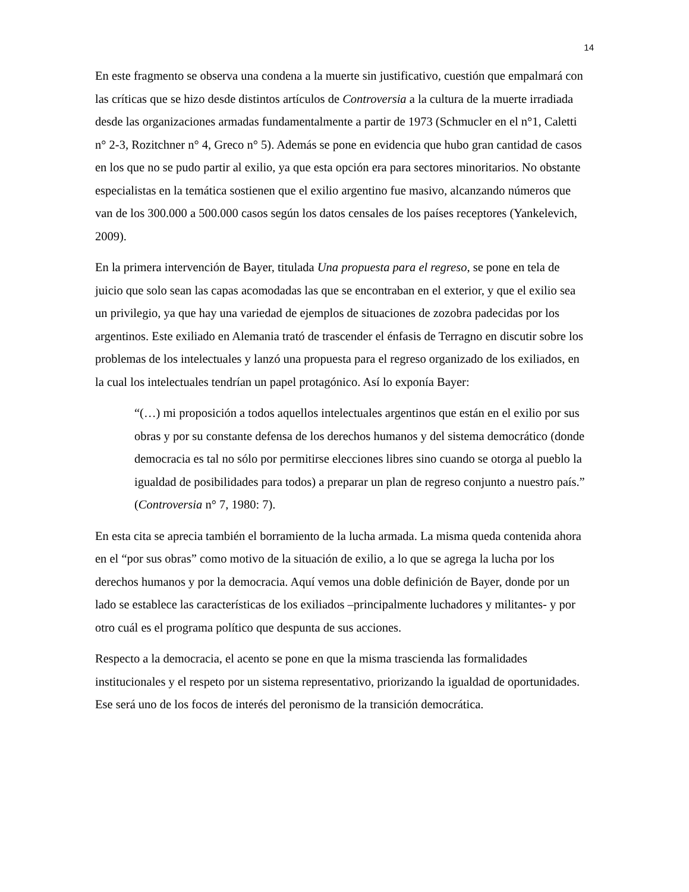14
En este fragmento se observa una condena a la muerte sin justificativo, cuestión que empalmará con las críticas que se hizo desde distintos artículos de Controversia a la cultura de la muerte irradiada desde las organizaciones armadas fundamentalmente a partir de 1973 (Schmucler en el n°1, Caletti n° 2-3, Rozitchner n° 4, Greco n° 5). Además se pone en evidencia que hubo gran cantidad de casos en los que no se pudo partir al exilio, ya que esta opción era para sectores minoritarios. No obstante especialistas en la temática sostienen que el exilio argentino fue masivo, alcanzando números que van de los 300.000 a 500.000 casos según los datos censales de los países receptores (Yankelevich, 2009).
En la primera intervención de Bayer, titulada Una propuesta para el regreso, se pone en tela de juicio que solo sean las capas acomodadas las que se encontraban en el exterior, y que el exilio sea un privilegio, ya que hay una variedad de ejemplos de situaciones de zozobra padecidas por los argentinos. Este exiliado en Alemania trató de trascender el énfasis de Terragno en discutir sobre los problemas de los intelectuales y lanzó una propuesta para el regreso organizado de los exiliados, en la cual los intelectuales tendrían un papel protagónico. Así lo exponía Bayer:
“(…) mi proposición a todos aquellos intelectuales argentinos que están en el exilio por sus obras y por su constante defensa de los derechos humanos y del sistema democrático (donde democracia es tal no sólo por permitirse elecciones libres sino cuando se otorga al pueblo la igualdad de posibilidades para todos) a preparar un plan de regreso conjunto a nuestro país.” (Controversia n° 7, 1980: 7).
En esta cita se aprecia también el borramiento de la lucha armada. La misma queda contenida ahora en el “por sus obras” como motivo de la situación de exilio, a lo que se agrega la lucha por los derechos humanos y por la democracia. Aquí vemos una doble definición de Bayer, donde por un lado se establece las características de los exiliados –principalmente luchadores y militantes- y por otro cuál es el programa político que despunta de sus acciones.
Respecto a la democracia, el acento se pone en que la misma trascienda las formalidades institucionales y el respeto por un sistema representativo, priorizando la igualdad de oportunidades. Ese será uno de los focos de interés del peronismo de la transición democrática.